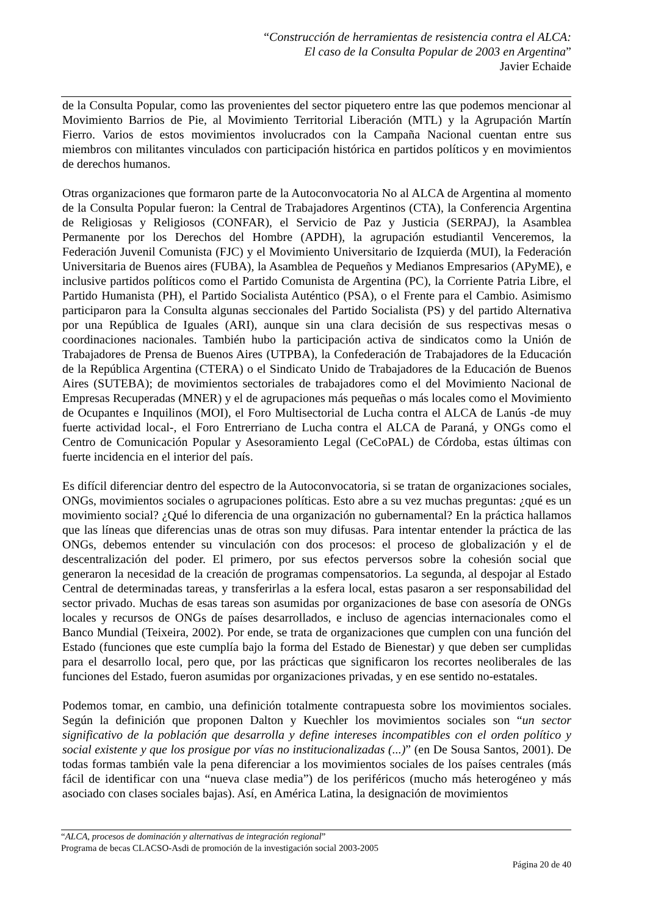“Construcción de herramientas de resistencia contra el ALCA:
El caso de la Consulta Popular de 2003 en Argentina”
Javier Echaide
de la Consulta Popular, como las provenientes del sector piquetero entre las que podemos mencionar al Movimiento Barrios de Pie, al Movimiento Territorial Liberación (MTL) y la Agrupación Martín Fierro. Varios de estos movimientos involucrados con la Campaña Nacional cuentan entre sus miembros con militantes vinculados con participación histórica en partidos políticos y en movimientos de derechos humanos.
Otras organizaciones que formaron parte de la Autoconvocatoria No al ALCA de Argentina al momento de la Consulta Popular fueron: la Central de Trabajadores Argentinos (CTA), la Conferencia Argentina de Religiosas y Religiosos (CONFAR), el Servicio de Paz y Justicia (SERPAJ), la Asamblea Permanente por los Derechos del Hombre (APDH), la agrupación estudiantil Venceremos, la Federación Juvenil Comunista (FJC) y el Movimiento Universitario de Izquierda (MUI), la Federación Universitaria de Buenos aires (FUBA), la Asamblea de Pequeños y Medianos Empresarios (APyME), e inclusive partidos políticos como el Partido Comunista de Argentina (PC), la Corriente Patria Libre, el Partido Humanista (PH), el Partido Socialista Auténtico (PSA), o el Frente para el Cambio. Asimismo participaron para la Consulta algunas seccionales del Partido Socialista (PS) y del partido Alternativa por una República de Iguales (ARI), aunque sin una clara decisión de sus respectivas mesas o coordinaciones nacionales. También hubo la participación activa de sindicatos como la Unión de Trabajadores de Prensa de Buenos Aires (UTPBA), la Confederación de Trabajadores de la Educación de la República Argentina (CTERA) o el Sindicato Unido de Trabajadores de la Educación de Buenos Aires (SUTEBA); de movimientos sectoriales de trabajadores como el del Movimiento Nacional de Empresas Recuperadas (MNER) y el de agrupaciones más pequeñas o más locales como el Movimiento de Ocupantes e Inquilinos (MOI), el Foro Multisectorial de Lucha contra el ALCA de Lanús -de muy fuerte actividad local-, el Foro Entrerriano de Lucha contra el ALCA de Paraná, y ONGs como el Centro de Comunicación Popular y Asesoramiento Legal (CeCoPAL) de Córdoba, estas últimas con fuerte incidencia en el interior del país.
Es difícil diferenciar dentro del espectro de la Autoconvocatoria, si se tratan de organizaciones sociales, ONGs, movimientos sociales o agrupaciones políticas. Esto abre a su vez muchas preguntas: ¿qué es un movimiento social? ¿Qué lo diferencia de una organización no gubernamental? En la práctica hallamos que las líneas que diferencias unas de otras son muy difusas. Para intentar entender la práctica de las ONGs, debemos entender su vinculación con dos procesos: el proceso de globalización y el de descentralización del poder. El primero, por sus efectos perversos sobre la cohesión social que generaron la necesidad de la creación de programas compensatorios. La segunda, al despojar al Estado Central de determinadas tareas, y transferirlas a la esfera local, estas pasaron a ser responsabilidad del sector privado. Muchas de esas tareas son asumidas por organizaciones de base con asesoría de ONGs locales y recursos de ONGs de países desarrollados, e incluso de agencias internacionales como el Banco Mundial (Teixeira, 2002). Por ende, se trata de organizaciones que cumplen con una función del Estado (funciones que este cumplía bajo la forma del Estado de Bienestar) y que deben ser cumplidas para el desarrollo local, pero que, por las prácticas que significaron los recortes neoliberales de las funciones del Estado, fueron asumidas por organizaciones privadas, y en ese sentido no-estatales.
Podemos tomar, en cambio, una definición totalmente contrapuesta sobre los movimientos sociales. Según la definición que proponen Dalton y Kuechler los movimientos sociales son “un sector significativo de la población que desarrolla y define intereses incompatibles con el orden político y social existente y que los prosigue por vías no institucionalizadas (...)” (en De Sousa Santos, 2001). De todas formas también vale la pena diferenciar a los movimientos sociales de los países centrales (más fácil de identificar con una “nueva clase media”) de los periféricos (mucho más heterogéneo y más asociado con clases sociales bajas). Así, en América Latina, la designación de movimientos
“ALCA, procesos de dominación y alternativas de integración regional”
Programa de becas CLACSO-Asdi de promoción de la investigación social 2003-2005
Página 20 de 40